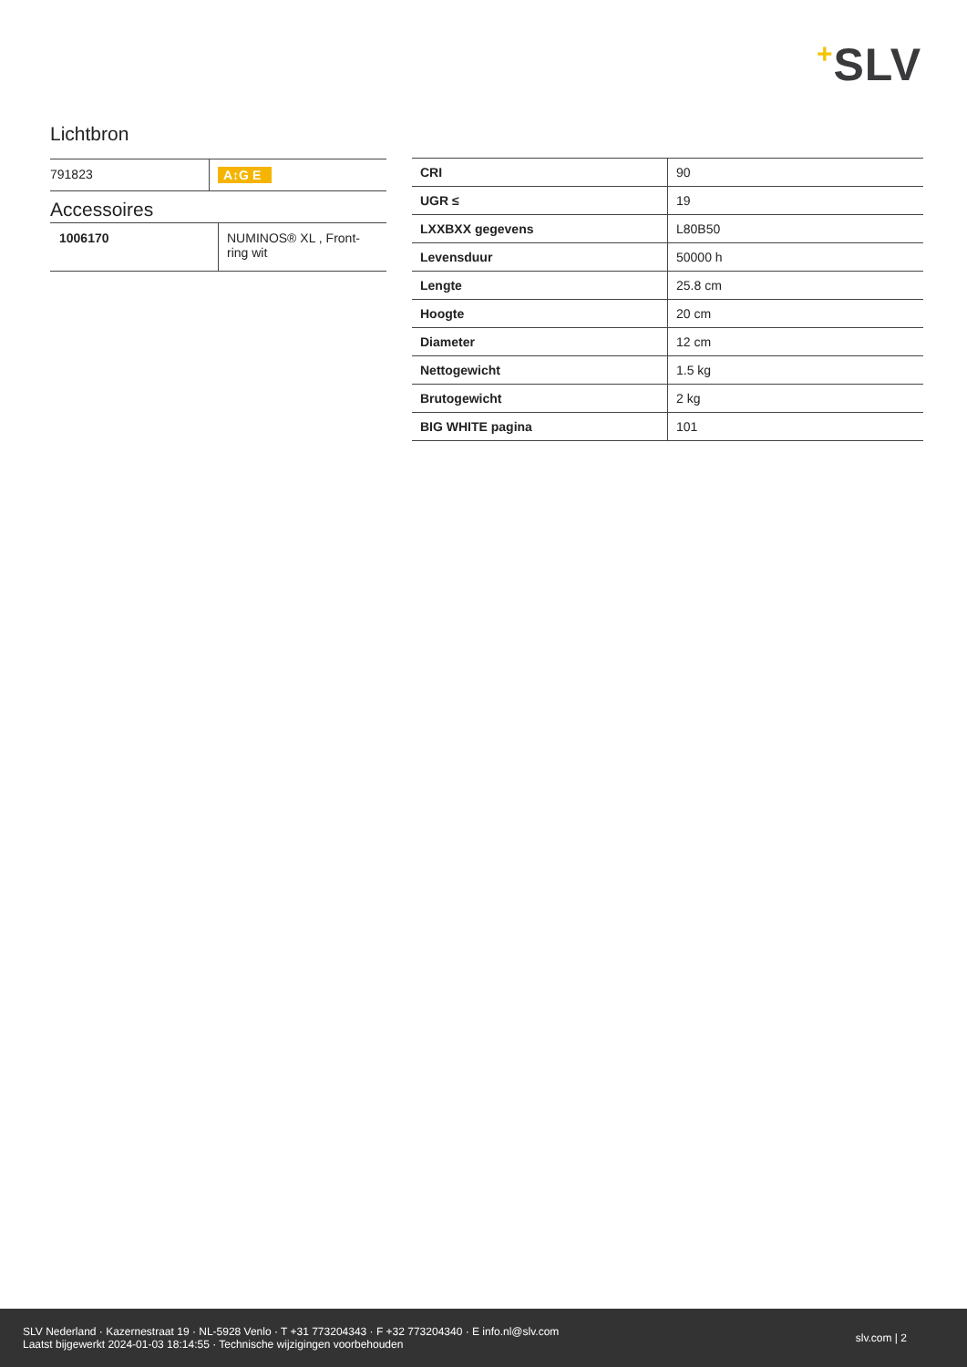+SLV
Lichtbron
| 791823 | A↕G E |
Accessoires
| 1006170 | NUMINOS® XL , Front-ring wit |
| CRI | 90 |
| UGR ≤ | 19 |
| LXXBXX gegevens | L80B50 |
| Levensduur | 50000 h |
| Lengte | 25.8 cm |
| Hoogte | 20 cm |
| Diameter | 12 cm |
| Nettogewicht | 1.5 kg |
| Brutogewicht | 2 kg |
| BIG WHITE pagina | 101 |
SLV Nederland · Kazernestraat 19 · NL-5928 Venlo · T +31 773204343 · F +32 773204340 · E info.nl@slv.com
Laatst bijgewerkt 2024-01-03 18:14:55 · Technische wijzigingen voorbehouden
slv.com | 2